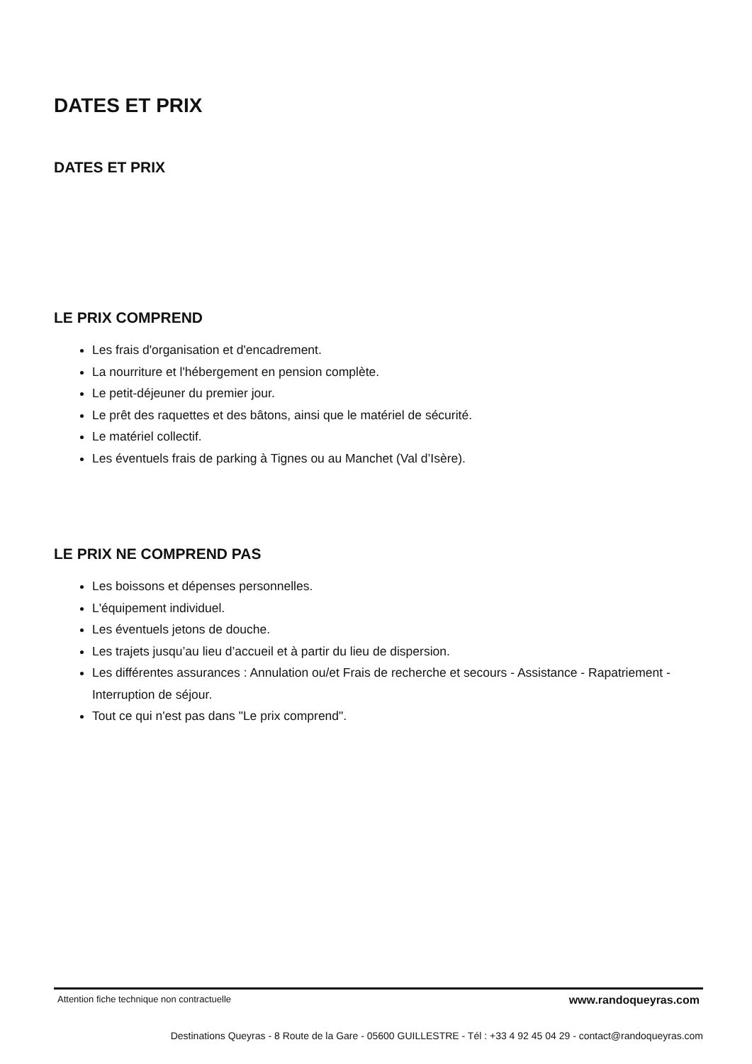DATES ET PRIX
DATES ET PRIX
LE PRIX COMPREND
Les frais d'organisation et d'encadrement.
La nourriture et l'hébergement en pension complète.
Le petit-déjeuner du premier jour.
Le prêt des raquettes et des bâtons, ainsi que le matériel de sécurité.
Le matériel collectif.
Les éventuels frais de parking à Tignes ou au Manchet (Val d’Isère).
LE PRIX NE COMPREND PAS
Les boissons et dépenses personnelles.
L'équipement individuel.
Les éventuels jetons de douche.
Les trajets jusqu’au lieu d’accueil et à partir du lieu de dispersion.
Les différentes assurances : Annulation ou/et Frais de recherche et secours - Assistance - Rapatriement - Interruption de séjour.
Tout ce qui n'est pas dans "Le prix comprend".
Attention fiche technique non contractuelle www.randoqueyras.com
Destinations Queyras - 8 Route de la Gare - 05600 GUILLESTRE - Tél : +33 4 92 45 04 29 - contact@randoqueyras.com